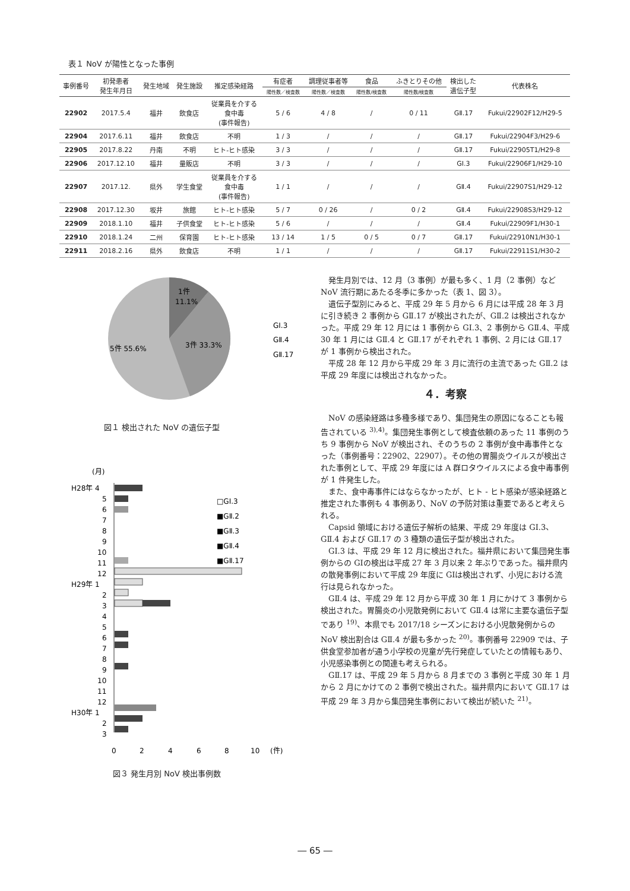表１ NoV が陽性となった事例
| 事例番号 | 初発患者 発生年月日 | 発生地域 | 発生施設 | 推定感染経路 | 有症者 | 調理従事者等 | 食品 | ふきとりその他 | 検出した 遺伝子型 | 代表株名 |
| --- | --- | --- | --- | --- | --- | --- | --- | --- | --- | --- |
| | | | | | 陽性数／検査数 | 陽性数／検査数 | 陽性数/検査数 | 陽性数/検査数 | | |
| 22902 | 2017.5.4 | 福井 | 飲食店 | 従業員を介する 食中毒 (事件報告) | 5 / 6 | 4 / 8 | / | 0 / 11 | GⅡ.17 | Fukui/22902F12/H29-5 |
| 22904 | 2017.6.11 | 福井 | 飲食店 | 不明 | 1 / 3 | / | / | / | GⅡ.17 | Fukui/22904F3/H29-6 |
| 22905 | 2017.8.22 | 丹南 | 不明 | ヒト-ヒト感染 | 3 / 3 | / | / | / | GⅡ.17 | Fukui/22905T1/H29-8 |
| 22906 | 2017.12.10 | 福井 | 量販店 | 不明 | 3 / 3 | / | / | / | GI.3 | Fukui/22906F1/H29-10 |
| 22907 | 2017.12. | 県外 | 学生食堂 | 従業員を介する 食中毒 (事件報告) | 1 / 1 | / | / | / | GⅡ.4 | Fukui/22907S1/H29-12 |
| 22908 | 2017.12.30 | 坂井 | 旅館 | ヒト-ヒト感染 | 5 / 7 | 0 / 26 | / | 0 / 2 | GⅡ.4 | Fukui/22908S3/H29-12 |
| 22909 | 2018.1.10 | 福井 | 子供食堂 | ヒト-ヒト感染 | 5 / 6 | / | / | / | GⅡ.4 | Fukui/22909F1/H30-1 |
| 22910 | 2018.1.24 | 二州 | 保育園 | ヒト-ヒト感染 | 13 / 14 | 1 / 5 | 0 / 5 | 0 / 7 | GⅡ.17 | Fukui/22910N1/H30-1 |
| 22911 | 2018.2.16 | 県外 | 飲食店 | 不明 | 1 / 1 | / | / | / | GⅡ.17 | Fukui/22911S1/H30-2 |
1件
11.1%
3件 33.3%
5件 55.6%
GⅠ.3
GⅡ.4
GⅡ.17
図１ 検出された NoV の遺伝子型
(月)
H28年 4
5
6
7
8
9
10
11
12
H29年 1
2
3
4
5
6
7
8
9
10
11
12
H30年 1
2
3
□GⅠ.3
■GⅡ.2
■GⅡ.3
■GⅡ.4
■GⅡ.17
0
2
4
6
8
10
(件)
図３ 発生月別 NoV 検出事例数
発生月別では、12 月（3 事例）が最も多く、1 月（2 事例）など NoV 流行期にあたる冬季に多かった（表 1、図 3）。
遺伝子型別にみると、平成 29 年 5 月から 6 月には平成 28 年 3 月に引き続き 2 事例から GⅡ.17 が検出されたが、GⅡ.2 は検出されなかった。平成 29 年 12 月には 1 事例から GⅠ.3、2 事例から GⅡ.4、平成 30 年 1 月には GⅡ.4 と GⅡ.17 がそれぞれ 1 事例、2 月には GⅡ.17 が 1 事例から検出された。
平成 28 年 12 月から平成 29 年 3 月に流行の主流であった GⅡ.2 は平成 29 年度には検出されなかった。
４．考察
NoV の感染経路は多種多様であり、集団発生の原因になることも報告されている <sup>3),4)</sup>。集団発生事例として検査依頼のあった 11 事例のうち 9 事例から NoV が検出され、そのうちの 2 事例が食中毒事件となった（事例番号：22902、22907）。その他の胃腸炎ウイルスが検出された事例として、平成 29 年度には A 群ロタウイルスによる食中毒事例が 1 件発生した。
また、食中毒事件にはならなかったが、ヒト - ヒト感染が感染経路と推定された事例も 4 事例あり、NoV の予防対策は重要であると考えられる。
Capsid 領域における遺伝子解析の結果、平成 29 年度は GⅠ.3、GⅡ.4 および GⅡ.17 の 3 種類の遺伝子型が検出された。
GⅠ.3 は、平成 29 年 12 月に検出された。福井県において集団発生事例からの GⅠの検出は平成 27 年 3 月以来 2 年ぶりであった。福井県内の散発事例において平成 29 年度に GⅠは検出されず、小児における流行は見られなかった。
GⅡ.4 は、平成 29 年 12 月から平成 30 年 1 月にかけて 3 事例から検出された。胃腸炎の小児散発例において GⅡ.4 は常に主要な遺伝子型であり <sup>19)</sup>、本県でも 2017/18 シーズンにおける小児散発例からの NoV 検出割合は GⅡ.4 が最も多かった <sup>20)</sup>。事例番号 22909 では、子供食堂参加者が通う小学校の児童が先行発症していたとの情報もあり、小児感染事例との関連も考えられる。
GⅡ.17 は、平成 29 年 5 月から 8 月までの 3 事例と平成 30 年 1 月から 2 月にかけての 2 事例で検出された。福井県内において GⅡ.17 は平成 29 年 3 月から集団発生事例において検出が続いた <sup>21)</sup>。
― 65 ―